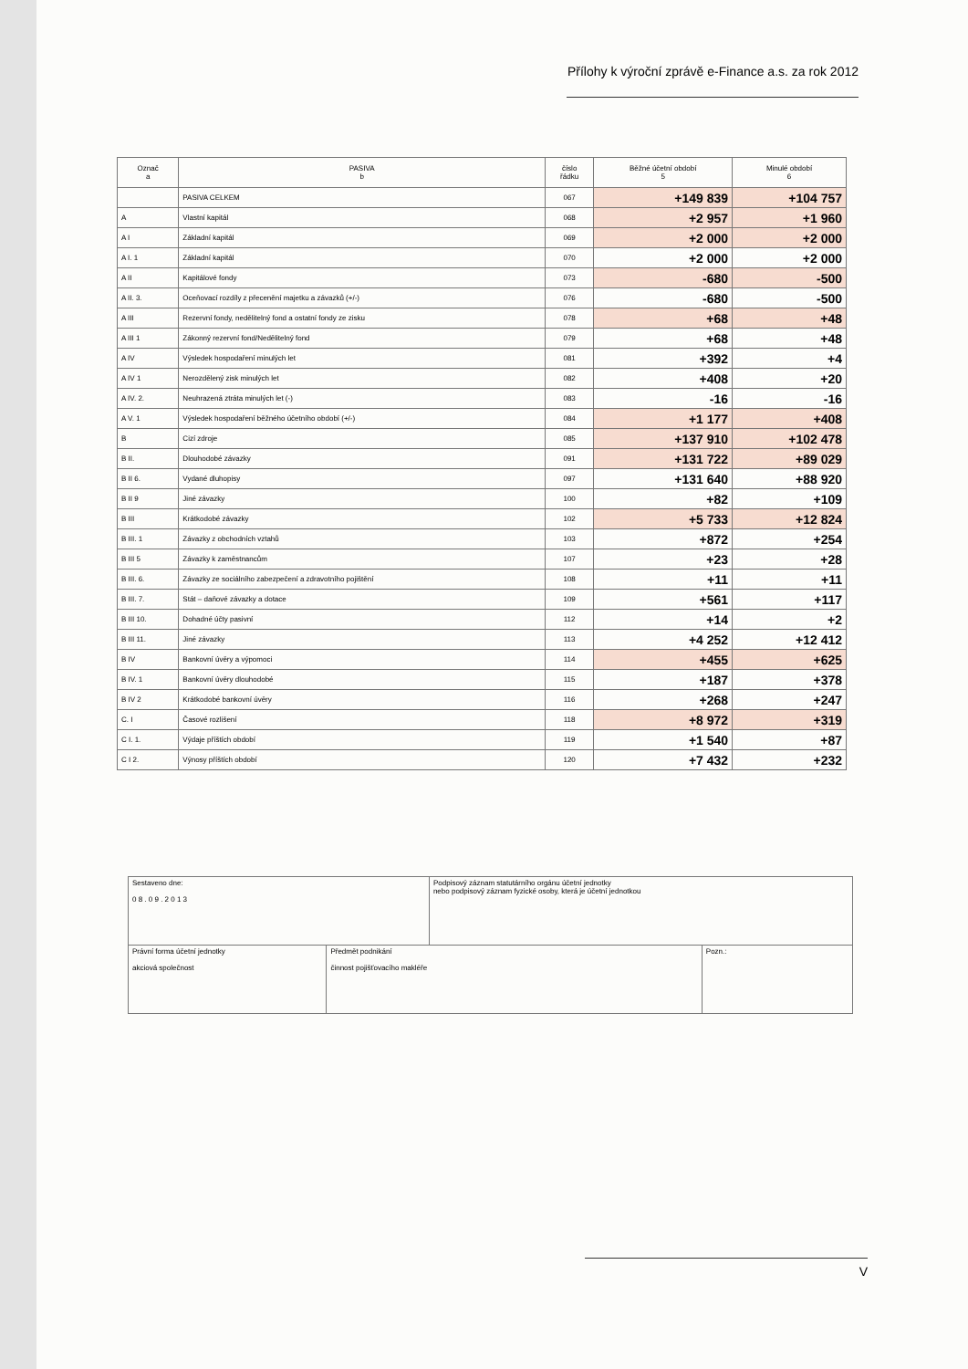Přílohy k výroční zprávě e-Finance a.s. za rok 2012
| Označ a | PASIVA b | číslo řádku | Běžné účetní období 5 | Minulé období 6 |
| --- | --- | --- | --- | --- |
| | PASIVA CELKEM | 067 | +149 839 | +104 757 |
| A | Vlastní kapitál | 068 | +2 957 | +1 960 |
| A I | Základní kapitál | 069 | +2 000 | +2 000 |
| A I. 1 | Základní kapitál | 070 | +2 000 | +2 000 |
| A II | Kapitálové fondy | 073 | -680 | -500 |
| A II. 3. | Oceňovací rozdíly z přecenění majetku a závazků (+/-) | 076 | -680 | -500 |
| A III | Rezervní fondy, nedělitelný fond a ostatní fondy ze zisku | 078 | +68 | +48 |
| A III 1 | Zákonný rezervní fond/Nedělitelný fond | 079 | +68 | +48 |
| A IV | Výsledek hospodaření minulých let | 081 | +392 | +4 |
| A IV 1 | Nerozdělený zisk minulých let | 082 | +408 | +20 |
| A IV. 2. | Neuhrazená ztráta minulých let (-) | 083 | -16 | -16 |
| A V. 1 | Výsledek hospodaření běžného účetního období (+/-) | 084 | +1 177 | +408 |
| B | Cizí zdroje | 085 | +137 910 | +102 478 |
| B II. | Dlouhodobé závazky | 091 | +131 722 | +89 029 |
| B II 6. | Vydané dluhopisy | 097 | +131 640 | +88 920 |
| B II 9 | Jiné závazky | 100 | +82 | +109 |
| B III | Krátkodobé závazky | 102 | +5 733 | +12 824 |
| B III. 1 | Závazky z obchodních vztahů | 103 | +872 | +254 |
| B III 5 | Závazky k zaměstnancům | 107 | +23 | +28 |
| B III. 6. | Závazky ze sociálního zabezpečení a zdravotního pojištění | 108 | +11 | +11 |
| B III. 7. | Stát – daňové závazky a dotace | 109 | +561 | +117 |
| B III 10. | Dohadné účty pasivní | 112 | +14 | +2 |
| B III 11. | Jiné závazky | 113 | +4 252 | +12 412 |
| B IV | Bankovní úvěry a výpomoci | 114 | +455 | +625 |
| B IV. 1 | Bankovní úvěry dlouhodobé | 115 | +187 | +378 |
| B IV 2 | Krátkodobé bankovní úvěry | 116 | +268 | +247 |
| C. I | Časové rozlišení | 118 | +8 972 | +319 |
| C I. 1. | Výdaje příštích období | 119 | +1 540 | +87 |
| C I 2. | Výnosy příštích období | 120 | +7 432 | +232 |
| Sestaveno dne: 0 8 . 0 9 . 2 0 1 3 | | Podpisový záznam statutárního orgánu účetní jednotky nebo podpisový záznam fyzické osoby, která je účetní jednotkou | |
| Právní forma účetní jednotky akciová společnost | Předmět podnikání činnost pojišťovacího makléře | | Pozn.: |
V